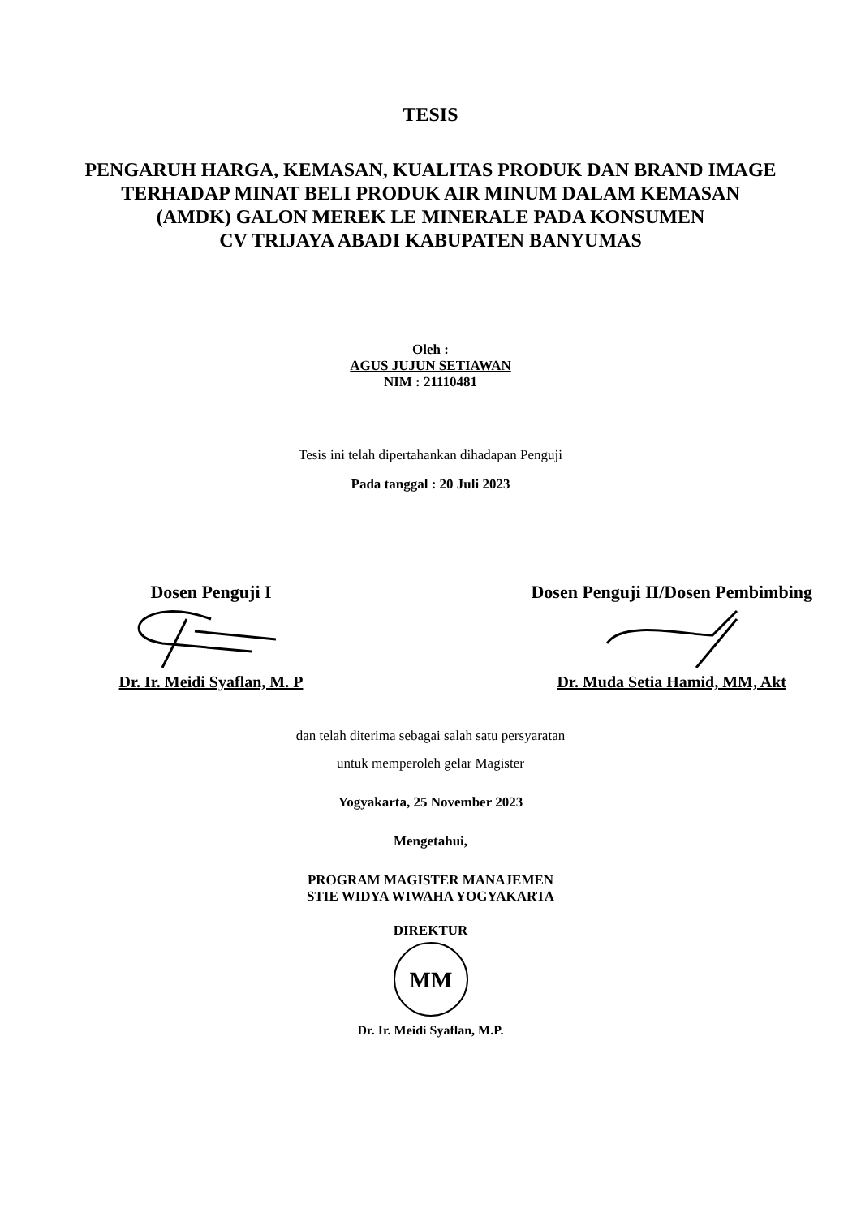TESIS
PENGARUH HARGA, KEMASAN, KUALITAS PRODUK DAN BRAND IMAGE
TERHADAP MINAT BELI PRODUK AIR MINUM DALAM KEMASAN
(AMDK) GALON MEREK LE MINERALE PADA KONSUMEN
CV TRIJAYA ABADI KABUPATEN BANYUMAS
Oleh :
AGUS JUJUN SETIAWAN
NIM : 21110481
Tesis ini telah dipertahankan dihadapan Penguji
Pada tanggal : 20 Juli 2023
Dosen Penguji I
Dr. Ir. Meidi Syaflan, M. P
Dosen Penguji II/Dosen Pembimbing
Dr. Muda Setia Hamid, MM, Akt
dan telah diterima sebagai salah satu persyaratan
untuk memperoleh gelar Magister
Yogyakarta, 25 November 2023
Mengetahui,
PROGRAM MAGISTER MANAJEMEN
STIE WIDYA WIWAHA YOGYAKARTA
DIREKTUR
MM
Dr. Ir. Meidi Syaflan, M.P.